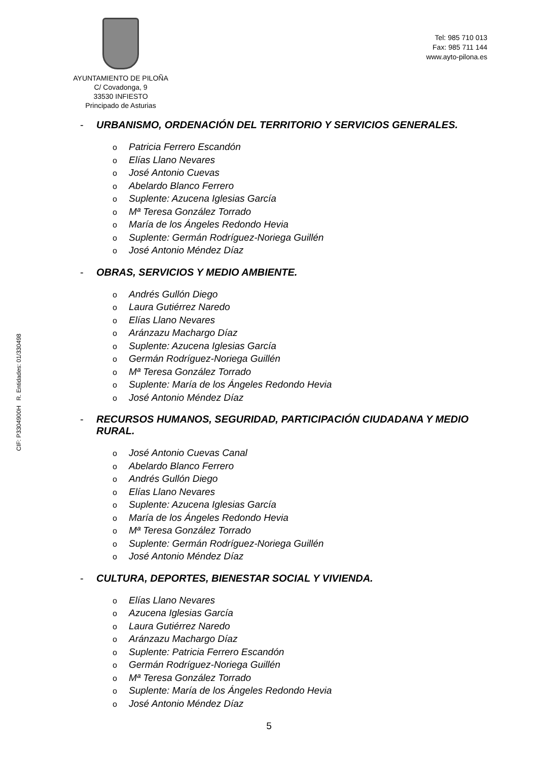AYUNTAMIENTO DE PILOÑA
C/ Covadonga, 9
33530 INFIESTO
Principado de Asturias
Tel: 985 710 013
Fax: 985 711 144
www.ayto-pilona.es
CIF: P3304900H R. Entidades: 01/330498
- URBANISMO, ORDENACIÓN DEL TERRITORIO Y SERVICIOS GENERALES.
o Patricia Ferrero Escandón
o Elías Llano Nevares
o José Antonio Cuevas
o Abelardo Blanco Ferrero
o Suplente: Azucena Iglesias García
o Mª Teresa González Torrado
o María de los Ángeles Redondo Hevia
o Suplente: Germán Rodríguez-Noriega Guillén
o José Antonio Méndez Díaz
- OBRAS, SERVICIOS Y MEDIO AMBIENTE.
o Andrés Gullón Diego
o Laura Gutiérrez Naredo
o Elías Llano Nevares
o Aránzazu Machargo Díaz
o Suplente: Azucena Iglesias García
o Germán Rodríguez-Noriega Guillén
o Mª Teresa González Torrado
o Suplente: María de los Ángeles Redondo Hevia
o José Antonio Méndez Díaz
- RECURSOS HUMANOS, SEGURIDAD, PARTICIPACIÓN CIUDADANA Y MEDIO RURAL.
o José Antonio Cuevas Canal
o Abelardo Blanco Ferrero
o Andrés Gullón Diego
o Elías Llano Nevares
o Suplente: Azucena Iglesias García
o María de los Ángeles Redondo Hevia
o Mª Teresa González Torrado
o Suplente: Germán Rodríguez-Noriega Guillén
o José Antonio Méndez Díaz
- CULTURA, DEPORTES, BIENESTAR SOCIAL Y VIVIENDA.
o Elías Llano Nevares
o Azucena Iglesias García
o Laura Gutiérrez Naredo
o Aránzazu Machargo Díaz
o Suplente: Patricia Ferrero Escandón
o Germán Rodríguez-Noriega Guillén
o Mª Teresa González Torrado
o Suplente: María de los Ángeles Redondo Hevia
o José Antonio Méndez Díaz
5